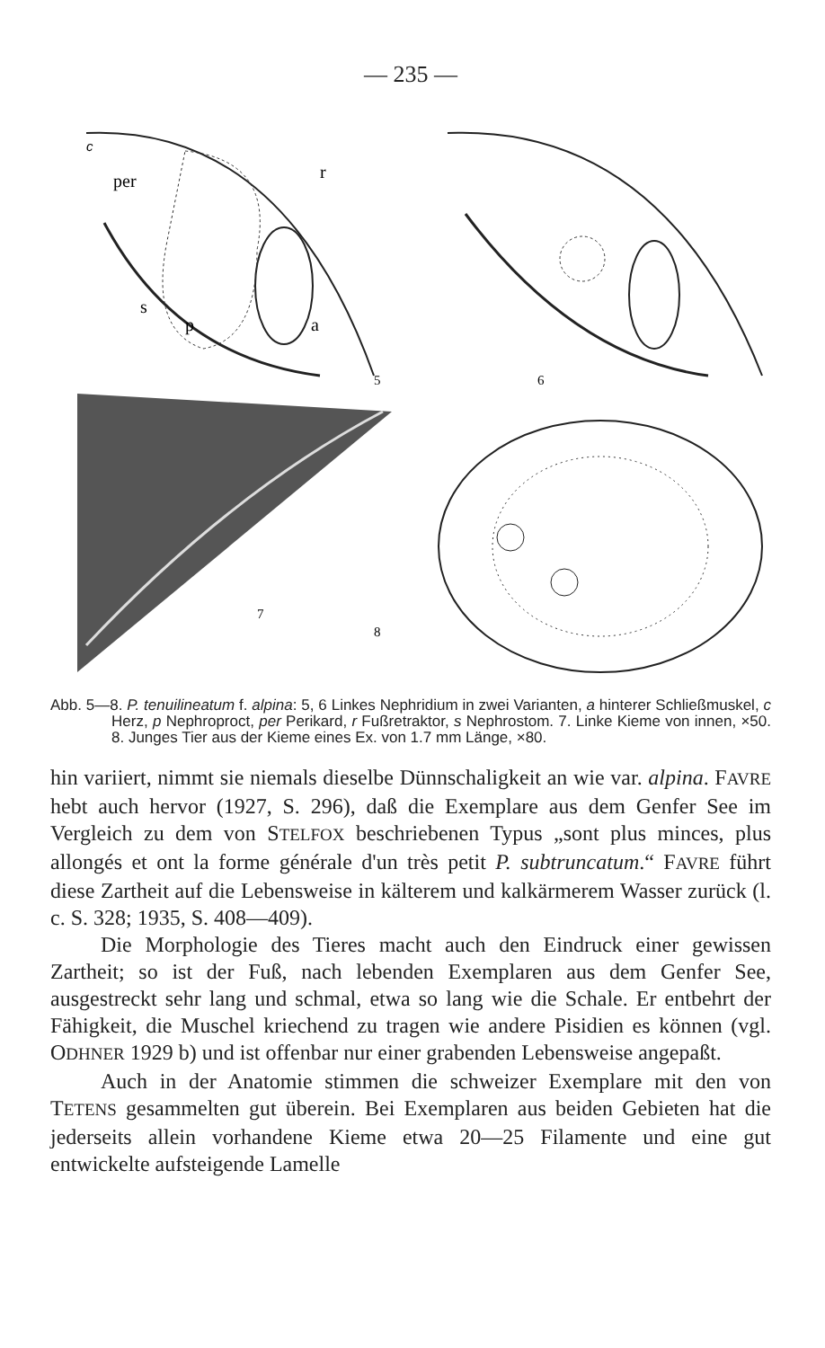— 235 —
c
per
r
s
p
a
5
6
7
8
Abb. 5—8. P. tenuilineatum f. alpina: 5, 6 Linkes Nephridium in zwei Varianten, a hinterer Schließmuskel, c Herz, p Nephroproct, per Perikard, r Fußretraktor, s Nephrostom. 7. Linke Kieme von innen, ×50. 8. Junges Tier aus der Kieme eines Ex. von 1.7 mm Länge, ×80.
hin variiert, nimmt sie niemals dieselbe Dünnschaligkeit an wie var. alpina. FAVRE hebt auch hervor (1927, S. 296), daß die Exemplare aus dem Genfer See im Vergleich zu dem von STELFOX beschriebenen Typus „sont plus minces, plus allongés et ont la forme générale d'un très petit P. subtruncatum.“ FAVRE führt diese Zartheit auf die Lebensweise in kälterem und kalkärmerem Wasser zurück (l. c. S. 328; 1935, S. 408—409).
Die Morphologie des Tieres macht auch den Eindruck einer gewissen Zartheit; so ist der Fuß, nach lebenden Exemplaren aus dem Genfer See, ausgestreckt sehr lang und schmal, etwa so lang wie die Schale. Er entbehrt der Fähigkeit, die Muschel kriechend zu tragen wie andere Pisidien es können (vgl. ODHNER 1929 b) und ist offenbar nur einer grabenden Lebensweise angepaßt.
Auch in der Anatomie stimmen die schweizer Exemplare mit den von TETENS gesammelten gut überein. Bei Exemplaren aus beiden Gebieten hat die jederseits allein vorhandene Kieme etwa 20—25 Filamente und eine gut entwickelte aufsteigende Lamelle